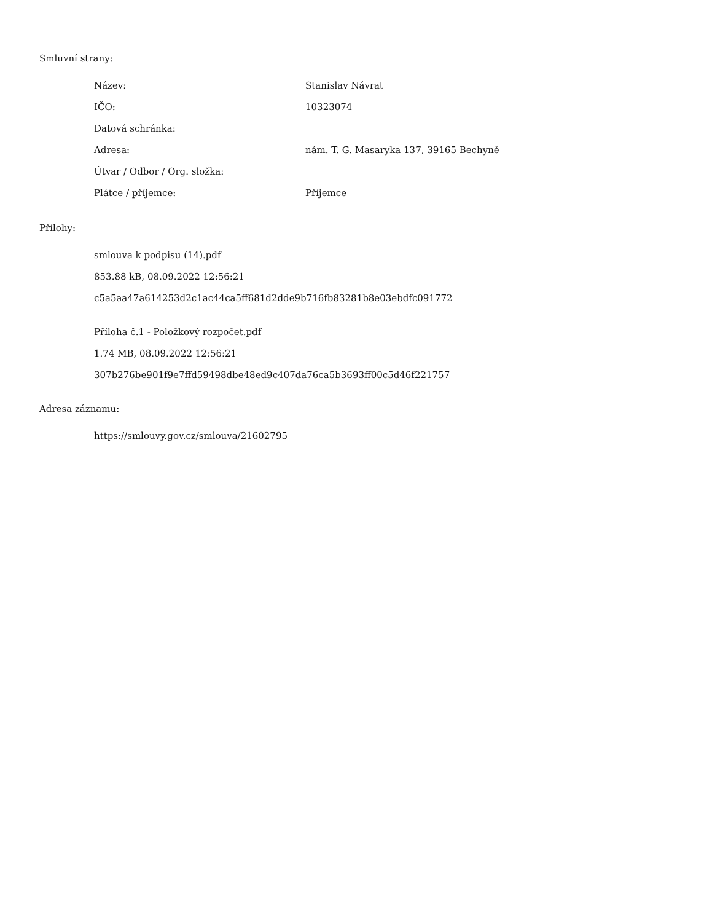Smluvní strany:
| Název: | Stanislav Návrat |
| IČO: | 10323074 |
| Datová schránka: | |
| Adresa: | nám. T. G. Masaryka 137, 39165 Bechyně |
| Útvar / Odbor / Org. složka: | |
| Plátce / příjemce: | Příjemce |
Přílohy:
smlouva k podpisu (14).pdf
853.88 kB, 08.09.2022 12:56:21
c5a5aa47a614253d2c1ac44ca5ff681d2dde9b716fb83281b8e03ebdfc091772
Příloha č.1 - Položkový rozpočet.pdf
1.74 MB, 08.09.2022 12:56:21
307b276be901f9e7ffd59498dbe48ed9c407da76ca5b3693ff00c5d46f221757
Adresa záznamu:
https://smlouvy.gov.cz/smlouva/21602795